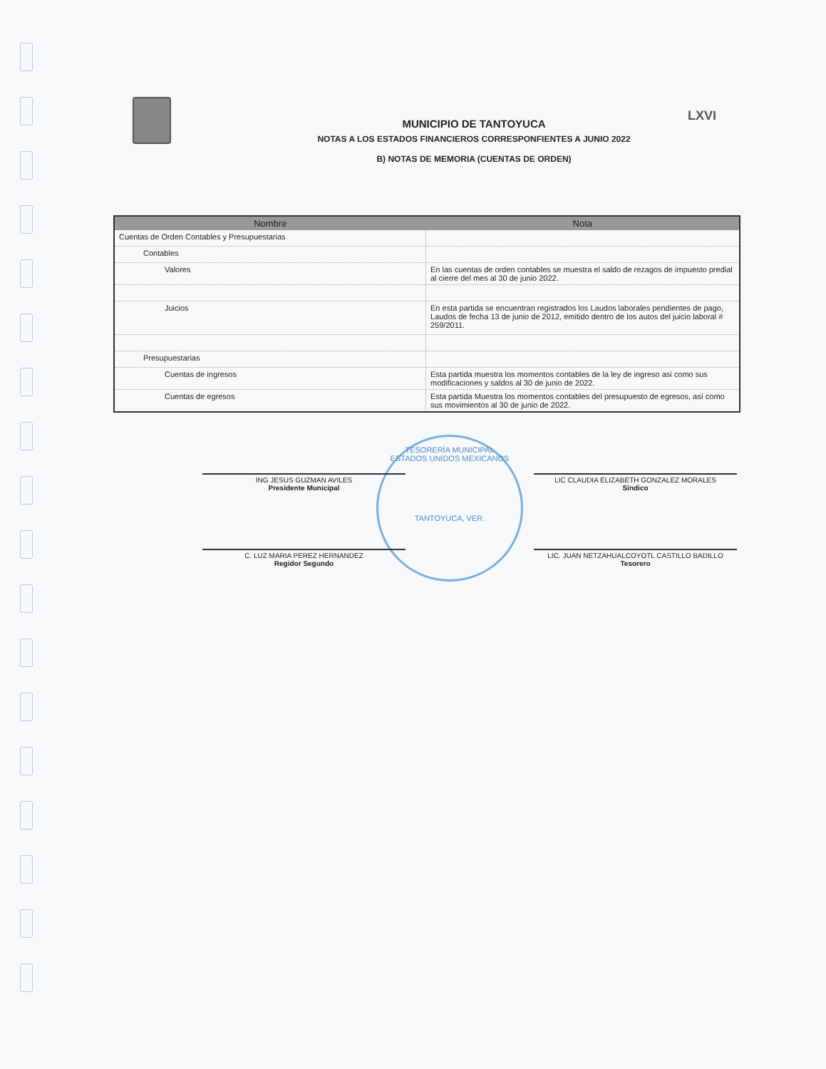LXVI
MUNICIPIO DE TANTOYUCA
NOTAS A LOS ESTADOS FINANCIEROS CORRESPONFIENTES A JUNIO 2022
B) NOTAS DE MEMORIA (CUENTAS DE ORDEN)
| Nombre | Nota |
| --- | --- |
| Cuentas de Orden Contables y Presupuestarias | |
| Contables | |
| Valores | En las cuentas de orden contables se muestra el saldo de rezagos de impuesto predial al cierre del mes al 30 de junio 2022. |
| Juicios | En esta partida se encuentran registrados los Laudos laborales pendientes de pago, Laudos de fecha 13 de junio de 2012, emitido dentro de los autos del juicio laboral # 259/2011. |
| Presupuestarias | |
| Cuentas de ingresos | Esta partida muestra los momentos contables de la ley de ingreso asi como sus modificaciones y saldos al 30 de junio de 2022. |
| Cuentas de egresos | Esta partida Muestra los momentos contables del presupuesto de egresos, así como sus movimientos al 30 de junio de 2022. |
TESORERÍA MUNICIPAL
ESTADOS UNIDOS MEXICANOS
TANTOYUCA, VER.
ING JESUS GUZMAN AVILES
Presidente Municipal
LIC CLAUDIA ELIZABETH GONZALEZ MORALES
Síndico
C. LUZ MARIA PEREZ HERNANDEZ
Regidor Segundo
LIC. JUAN NETZAHUALCOYOTL CASTILLO BADILLO
Tesorero